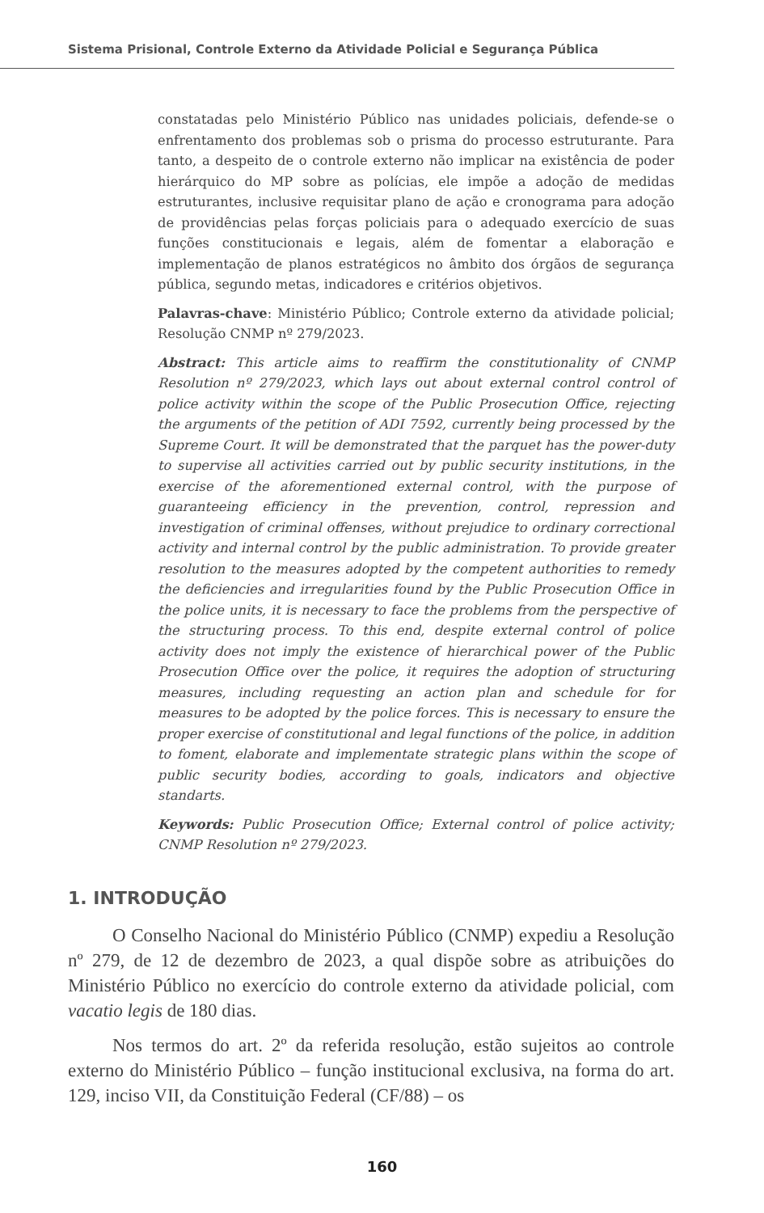Sistema Prisional, Controle Externo da Atividade Policial e Segurança Pública
constatadas pelo Ministério Público nas unidades policiais, defende-se o enfrentamento dos problemas sob o prisma do processo estruturante. Para tanto, a despeito de o controle externo não implicar na existência de poder hierárquico do MP sobre as polícias, ele impõe a adoção de medidas estruturantes, inclusive requisitar plano de ação e cronograma para adoção de providências pelas forças policiais para o adequado exercício de suas funções constitucionais e legais, além de fomentar a elaboração e implementação de planos estratégicos no âmbito dos órgãos de segurança pública, segundo metas, indicadores e critérios objetivos.
Palavras-chave: Ministério Público; Controle externo da atividade policial; Resolução CNMP nº 279/2023.
Abstract: This article aims to reaffirm the constitutionality of CNMP Resolution nº 279/2023, which lays out about external control control of police activity within the scope of the Public Prosecution Office, rejecting the arguments of the petition of ADI 7592, currently being processed by the Supreme Court. It will be demonstrated that the parquet has the power-duty to supervise all activities carried out by public security institutions, in the exercise of the aforementioned external control, with the purpose of guaranteeing efficiency in the prevention, control, repression and investigation of criminal offenses, without prejudice to ordinary correctional activity and internal control by the public administration. To provide greater resolution to the measures adopted by the competent authorities to remedy the deficiencies and irregularities found by the Public Prosecution Office in the police units, it is necessary to face the problems from the perspective of the structuring process. To this end, despite external control of police activity does not imply the existence of hierarchical power of the Public Prosecution Office over the police, it requires the adoption of structuring measures, including requesting an action plan and schedule for for measures to be adopted by the police forces. This is necessary to ensure the proper exercise of constitutional and legal functions of the police, in addition to foment, elaborate and implementate strategic plans within the scope of public security bodies, according to goals, indicators and objective standarts.
Keywords: Public Prosecution Office; External control of police activity; CNMP Resolution nº 279/2023.
1. INTRODUÇÃO
O Conselho Nacional do Ministério Público (CNMP) expediu a Resolução nº 279, de 12 de dezembro de 2023, a qual dispõe sobre as atribuições do Ministério Público no exercício do controle externo da atividade policial, com vacatio legis de 180 dias.
Nos termos do art. 2º da referida resolução, estão sujeitos ao controle externo do Ministério Público – função institucional exclusiva, na forma do art. 129, inciso VII, da Constituição Federal (CF/88) – os
160